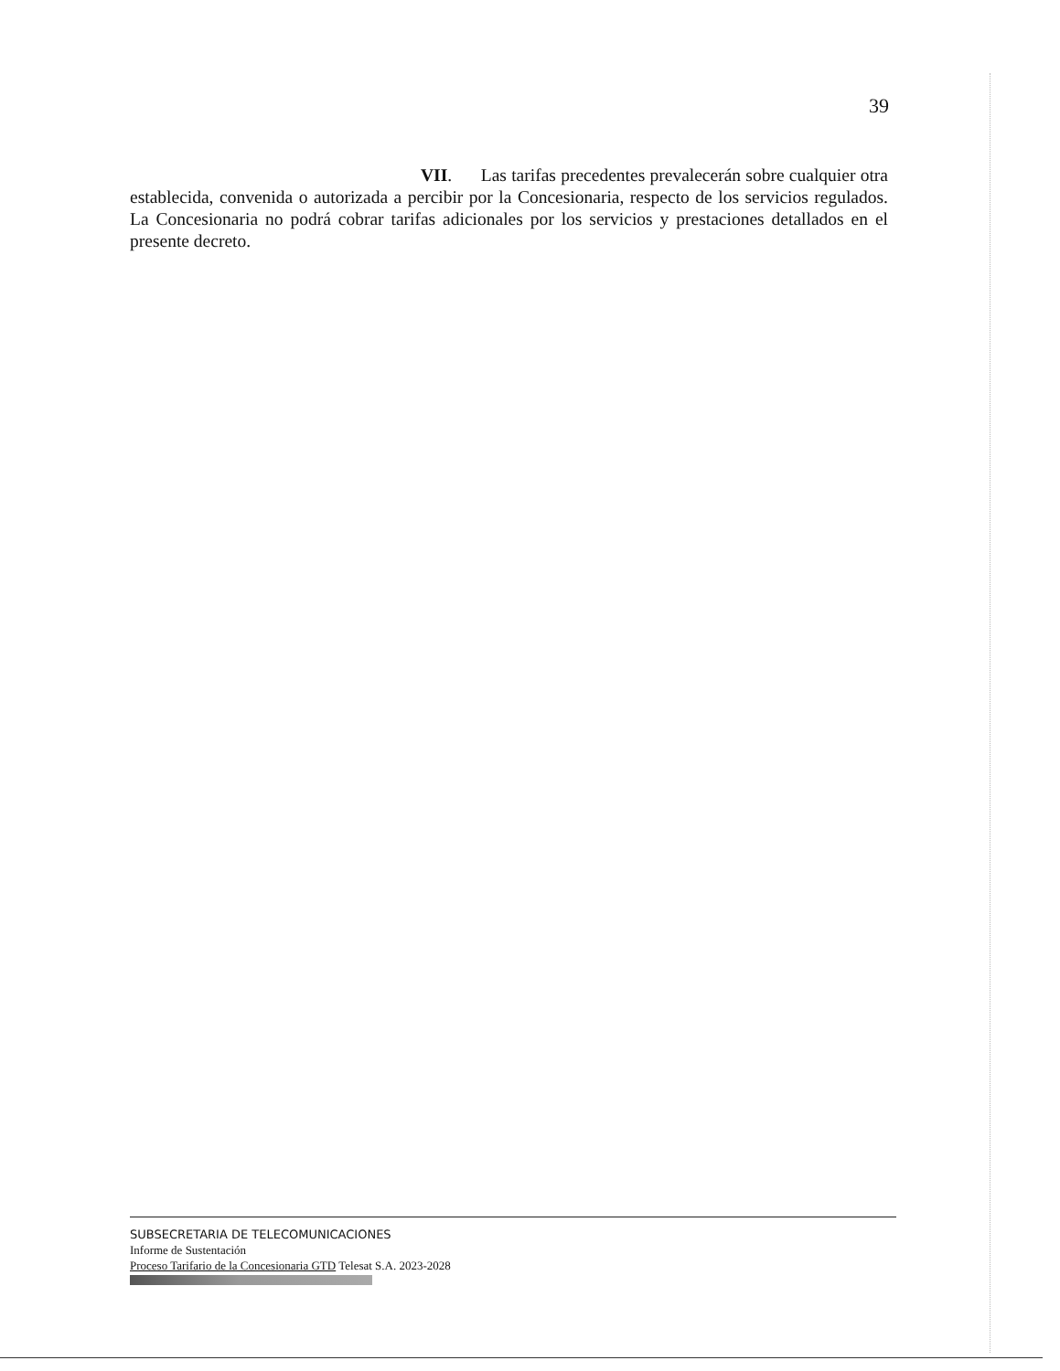39
VII. Las tarifas precedentes prevalecerán sobre cualquier otra establecida, convenida o autorizada a percibir por la Concesionaria, respecto de los servicios regulados. La Concesionaria no podrá cobrar tarifas adicionales por los servicios y prestaciones detallados en el presente decreto.
SUBSECRETARIA DE TELECOMUNICACIONES
Informe de Sustentación
Proceso Tarifario de la Concesionaria GTD Telesat S.A. 2023-2028